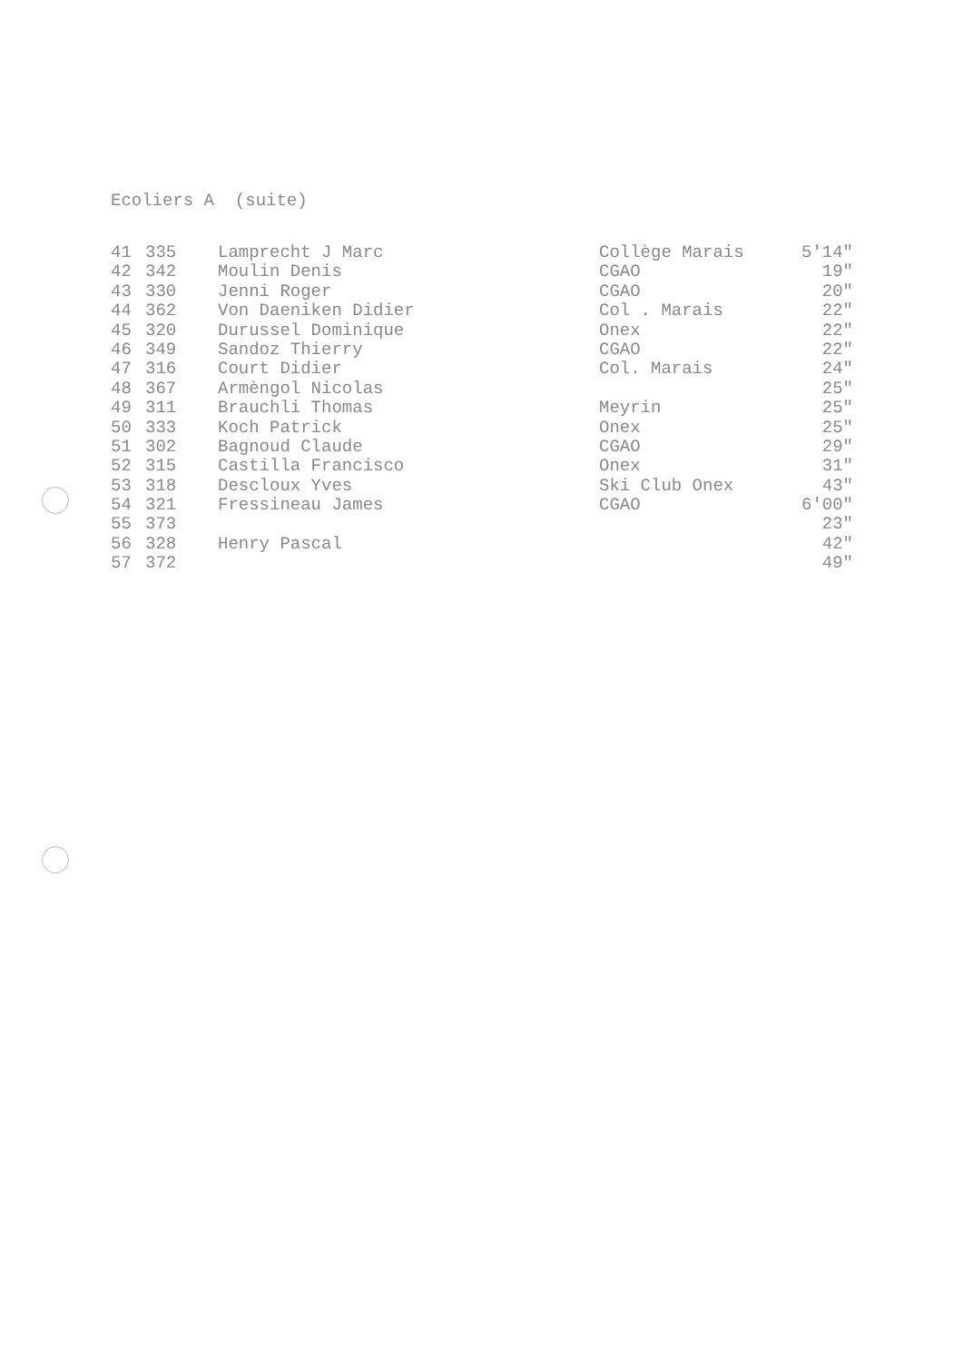Ecoliers A (suite)
| 41 | 335 | Lamprecht J Marc | Collège Marais | 5'14" |
| 42 | 342 | Moulin Denis | CGAO | 19" |
| 43 | 330 | Jenni Roger | CGAO | 20" |
| 44 | 362 | Von Daeniken Didier | Col . Marais | 22" |
| 45 | 320 | Durussel Dominique | Onex | 22" |
| 46 | 349 | Sandoz Thierry | CGAO | 22" |
| 47 | 316 | Court Didier | Col. Marais | 24" |
| 48 | 367 | Armèngol Nicolas | | 25" |
| 49 | 311 | Brauchli Thomas | Meyrin | 25" |
| 50 | 333 | Koch Patrick | Onex | 25" |
| 51 | 302 | Bagnoud Claude | CGAO | 29" |
| 52 | 315 | Castilla Francisco | Onex | 31" |
| 53 | 318 | Descloux Yves | Ski Club Onex | 43" |
| 54 | 321 | Fressineau James | CGAO | 6'00" |
| 55 | 373 | | | 23" |
| 56 | 328 | Henry Pascal | | 42" |
| 57 | 372 | | | 49" |